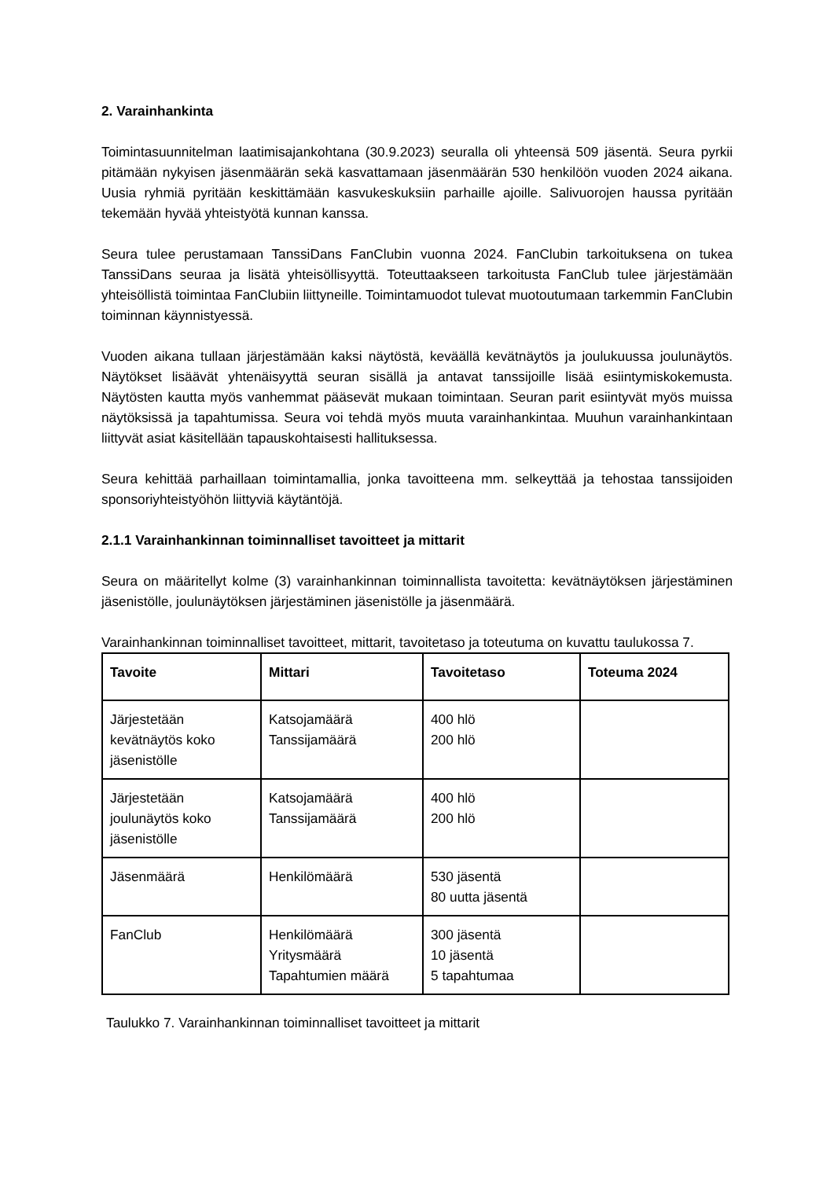2. Varainhankinta
Toimintasuunnitelman laatimisajankohtana (30.9.2023) seuralla oli yhteensä 509 jäsentä. Seura pyrkii pitämään nykyisen jäsenmäärän sekä kasvattamaan jäsenmäärän 530 henkilöön vuoden 2024 aikana. Uusia ryhmiä pyritään keskittämään kasvukeskuksiin parhaille ajoille. Salivuorojen haussa pyritään tekemään hyvää yhteistyötä kunnan kanssa.
Seura tulee perustamaan TanssiDans FanClubin vuonna 2024. FanClubin tarkoituksena on tukea TanssiDans seuraa ja lisätä yhteisöllisyyttä. Toteuttaakseen tarkoitusta FanClub tulee järjestämään yhteisöllistä toimintaa FanClubiin liittyneille. Toimintamuodot tulevat muotoutumaan tarkemmin FanClubin toiminnan käynnistyessä.
Vuoden aikana tullaan järjestämään kaksi näytöstä, keväällä kevätnäytös ja joulukuussa joulunäytös. Näytökset lisäävät yhtenäisyyttä seuran sisällä ja antavat tanssijoille lisää esiintymiskokemusta. Näytösten kautta myös vanhemmat pääsevät mukaan toimintaan. Seuran parit esiintyvät myös muissa näytöksissä ja tapahtumissa. Seura voi tehdä myös muuta varainhankintaa. Muuhun varainhankintaan liittyvät asiat käsitellään tapauskohtaisesti hallituksessa.
Seura kehittää parhaillaan toimintamallia, jonka tavoitteena mm. selkeyttää ja tehostaa tanssijoiden sponsoriyhteistyöhön liittyviä käytäntöjä.
2.1.1 Varainhankinnan toiminnalliset tavoitteet ja mittarit
Seura on määritellyt kolme (3) varainhankinnan toiminnallista tavoitetta: kevätnäytöksen järjestäminen jäsenistölle, joulunäytöksen järjestäminen jäsenistölle ja jäsenmäärä.
Varainhankinnan toiminnalliset tavoitteet, mittarit, tavoitetaso ja toteutuma on kuvattu taulukossa 7.
| Tavoite | Mittari | Tavoitetaso | Toteuma 2024 |
| --- | --- | --- | --- |
| Järjestetään kevätnäytös koko jäsenistölle | Katsojamäärä Tanssijamäärä | 400 hlö 200 hlö | |
| Järjestetään joulunäytös koko jäsenistölle | Katsojamäärä Tanssijamäärä | 400 hlö 200 hlö | |
| Jäsenmäärä | Henkilömäärä | 530 jäsentä 80 uutta jäsentä | |
| FanClub | Henkilömäärä Yritysmäärä Tapahtumien määrä | 300 jäsentä 10 jäsentä 5 tapahtumaa | |
Taulukko 7. Varainhankinnan toiminnalliset tavoitteet ja mittarit